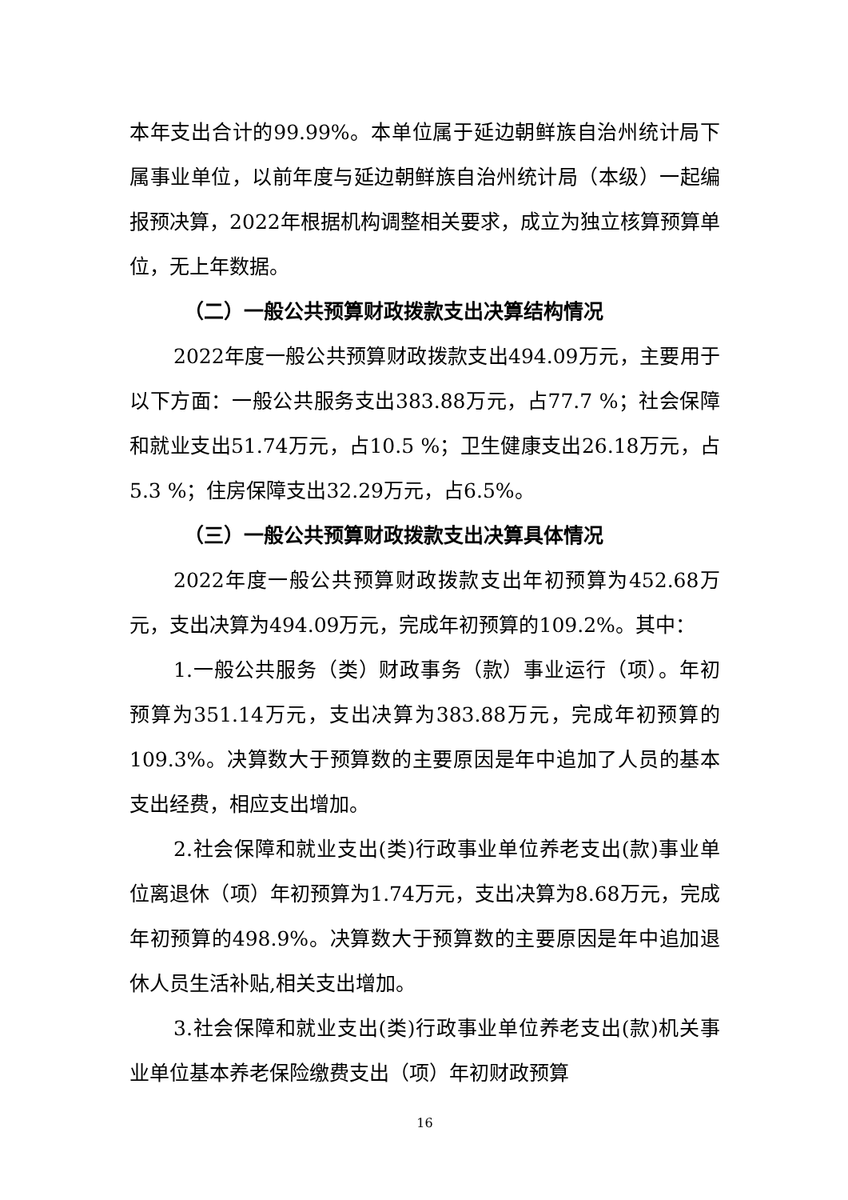本年支出合计的99.99%。本单位属于延边朝鲜族自治州统计局下属事业单位，以前年度与延边朝鲜族自治州统计局（本级）一起编报预决算，2022年根据机构调整相关要求，成立为独立核算预算单位，无上年数据。
（二）一般公共预算财政拨款支出决算结构情况
2022年度一般公共预算财政拨款支出494.09万元，主要用于以下方面：一般公共服务支出383.88万元，占77.7 %；社会保障和就业支出51.74万元，占10.5 %；卫生健康支出26.18万元，占5.3 %；住房保障支出32.29万元，占6.5%。
（三）一般公共预算财政拨款支出决算具体情况
2022年度一般公共预算财政拨款支出年初预算为452.68万元，支出决算为494.09万元，完成年初预算的109.2%。其中：
1.一般公共服务（类）财政事务（款）事业运行（项）。年初预算为351.14万元，支出决算为383.88万元，完成年初预算的109.3%。决算数大于预算数的主要原因是年中追加了人员的基本支出经费，相应支出增加。
2.社会保障和就业支出(类)行政事业单位养老支出(款)事业单位离退休（项）年初预算为1.74万元，支出决算为8.68万元，完成年初预算的498.9%。决算数大于预算数的主要原因是年中追加退休人员生活补贴,相关支出增加。
3.社会保障和就业支出(类)行政事业单位养老支出(款)机关事业单位基本养老保险缴费支出（项）年初财政预算
16